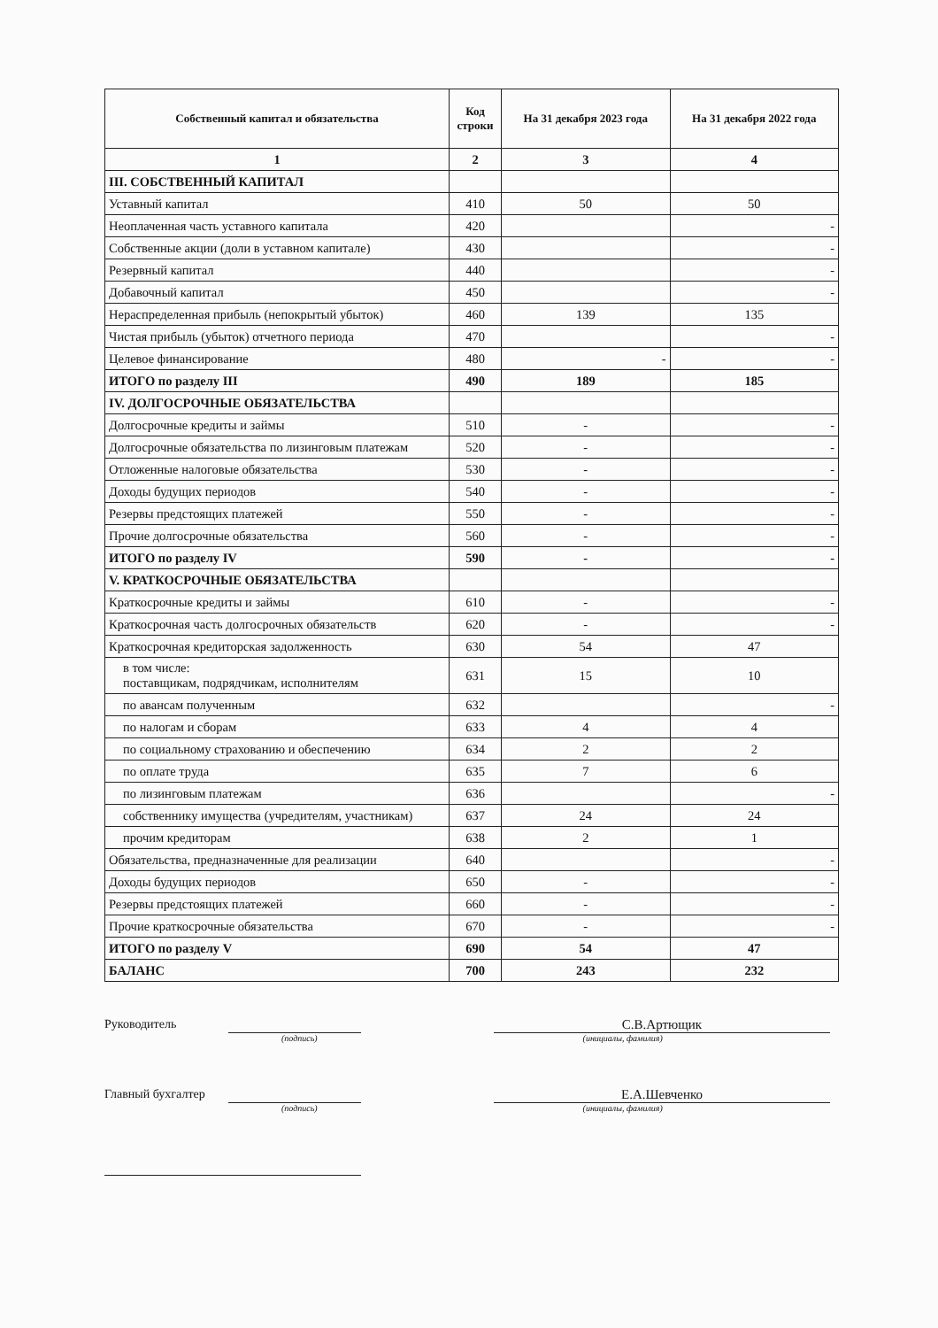| Собственный капитал и обязательства | Код строки | На 31 декабря 2023 года | На 31 декабря 2022 года |
| --- | --- | --- | --- |
| 1 | 2 | 3 | 4 |
| III. СОБСТВЕННЫЙ КАПИТАЛ | | | |
| Уставный капитал | 410 | 50 | 50 |
| Неоплаченная часть уставного капитала | 420 | | - |
| Собственные акции (доли в уставном капитале) | 430 | | - |
| Резервный капитал | 440 | | - |
| Добавочный капитал | 450 | | - |
| Нераспределенная прибыль (непокрытый убыток) | 460 | 139 | 135 |
| Чистая прибыль (убыток) отчетного периода | 470 | | - |
| Целевое финансирование | 480 | - | - |
| ИТОГО по разделу III | 490 | 189 | 185 |
| IV. ДОЛГОСРОЧНЫЕ ОБЯЗАТЕЛЬСТВА | | | |
| Долгосрочные кредиты и займы | 510 | - | - |
| Долгосрочные обязательства по лизинговым платежам | 520 | - | - |
| Отложенные налоговые обязательства | 530 | - | - |
| Доходы будущих периодов | 540 | - | - |
| Резервы предстоящих платежей | 550 | - | - |
| Прочие долгосрочные обязательства | 560 | - | - |
| ИТОГО по разделу IV | 590 | - | - |
| V. КРАТКОСРОЧНЫЕ ОБЯЗАТЕЛЬСТВА | | | |
| Краткосрочные кредиты и займы | 610 | - | - |
| Краткосрочная часть долгосрочных обязательств | 620 | - | - |
| Краткосрочная кредиторская задолженность | 630 | 54 | 47 |
| в том числе: поставщикам, подрядчикам, исполнителям | 631 | 15 | 10 |
| по авансам полученным | 632 | | - |
| по налогам и сборам | 633 | 4 | 4 |
| по социальному страхованию и обеспечению | 634 | 2 | 2 |
| по оплате труда | 635 | 7 | 6 |
| по лизинговым платежам | 636 | | - |
| собственнику имущества (учредителям, участникам) | 637 | 24 | 24 |
| прочим кредиторам | 638 | 2 | 1 |
| Обязательства, предназначенные для реализации | 640 | | - |
| Доходы будущих периодов | 650 | - | - |
| Резервы предстоящих платежей | 660 | - | - |
| Прочие краткосрочные обязательства | 670 | - | - |
| ИТОГО по разделу V | 690 | 54 | 47 |
| БАЛАНС | 700 | 243 | 232 |
Руководитель С.В.Артющик
(подпись) (инициалы, фамилия)
Главный бухгалтер
Е.А.Шевченко
(подпись) (инициалы, фамилия)